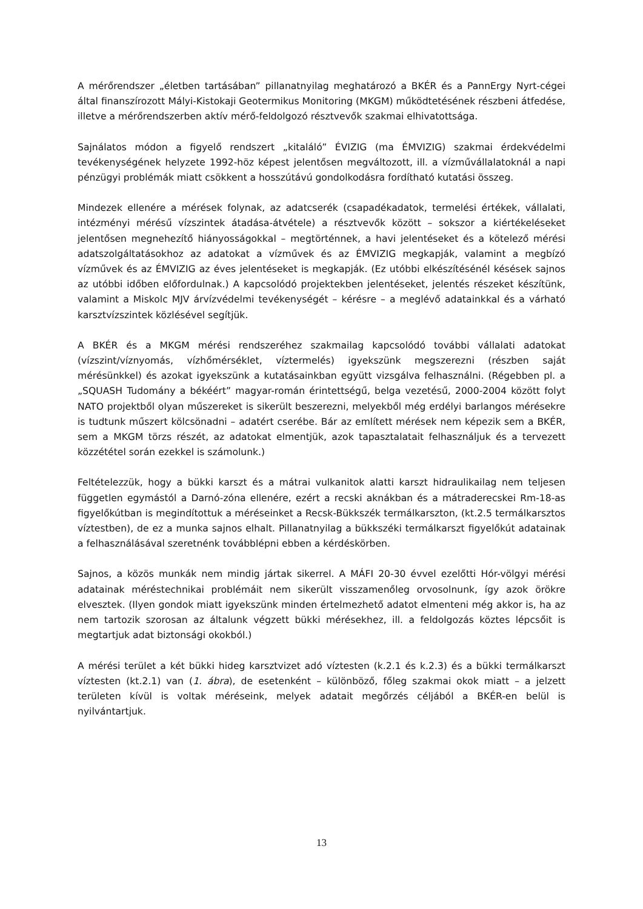A mérőrendszer „életben tartásában” pillanatnyilag meghatározó a BKÉR és a PannErgy Nyrt-cégei által finanszírozott Mályi-Kistokaji Geotermikus Monitoring (MKGM) működtetésének részbeni átfedése, illetve a mérőrendszerben aktív mérő-feldolgozó résztvevők szakmai elhivatottsága.
Sajnálatos módon a figyelő rendszert „kitaláló” ÉVIZIG (ma ÉMVIZIG) szakmai érdekvédelmi tevékenységének helyzete 1992-höz képest jelentősen megváltozott, ill. a vízműválla­latoknál a napi pénzügyi problémák miatt csökkent a hosszútávú gondolkodásra fordítható kutatási összeg.
Mindezek ellenére a mérések folynak, az adatcserék (csapadékadatok, termelési értékek, vállalati, intézményi mérésű vízszintek átadása-átvétele) a résztvevők között – sokszor a kiértékeléseket jelentősen megnehezítő hiányosságokkal – megtörténnek, a havi jelentéseket és a kötelező mérési adatszolgáltatásokhoz az adatokat a vízművek és az ÉMVIZIG megkapják, valamint a megbízó vízművek és az ÉMVIZIG az éves jelentéseket is megkapják. (Ez utóbbi elkészítésénél késések sajnos az utóbbi időben előfordulnak.) A kapcsolódó projektekben jelentéseket, jelentés részeket készítünk, valamint a Miskolc MJV árvízvédelmi tevékenységét – kérésre – a meglévő adatainkkal és a várható karsztvízszintek közlésével segítjük.
A BKÉR és a MKGM mérési rendszeréhez szakmailag kapcsolódó további vállalati adatokat (vízszint/víznyomás, vízhőmérséklet, víztermelés) igyekszünk megszerezni (részben saját mérésünkkel) és azokat igyekszünk a kutatásainkban együtt vizsgálva felhasználni. (Régebben pl. a „SQUASH Tudomány a békéért” magyar-román érintettségű, belga vezetésű, 2000-2004 között folyt NATO projektből olyan műszereket is sikerült beszerezni, melyekből még erdélyi barlangos mérésekre is tudtunk műszert kölcsönadni – adatért cserébe. Bár az említett mérések nem képezik sem a BKÉR, sem a MKGM törzs részét, az adatokat elmentjük, azok tapasztalatait felhasználjuk és a tervezett közzététel során ezekkel is számolunk.)
Feltételezzük, hogy a bükki karszt és a mátrai vulkanitok alatti karszt hidraulikailag nem teljesen független egymástól a Darnó-zóna ellenére, ezért a recski aknákban és a mátraderecskei Rm-18-as figyelőkútban is megindítottuk a méréseinket a Recsk-Bükkszék termálkarszton, (kt.2.5 termálkarsztos víztestben), de ez a munka sajnos elhalt. Pillanatnyilag a bükkszéki termálkarszt figyelőkút adatainak a felhasználásával szeretnénk továbblépni ebben a kérdéskörben.
Sajnos, a közös munkák nem mindig jártak sikerrel. A MÁFI 20-30 évvel ezelőtti Hór-völgyi mérési adatainak méréstechnikai problémáit nem sikerült visszamenőleg orvosolnunk, így azok örökre elvesztek. (Ilyen gondok miatt igyekszünk minden értelmezhető adatot elmenteni még akkor is, ha az nem tartozik szorosan az általunk végzett bükki mérésekhez, ill. a feldolgozás köztes lépcsőit is megtartjuk adat biztonsági okokból.)
A mérési terület a két bükki hideg karsztvizet adó víztesten (k.2.1 és k.2.3) és a bükki termálkarszt víztesten (kt.2.1) van (1. ábra), de esetenként – különböző, főleg szakmai okok miatt – a jelzett területen kívül is voltak méréseink, melyek adatait megőrzés céljából a BKÉR-en belül is nyilvántartjuk.
13